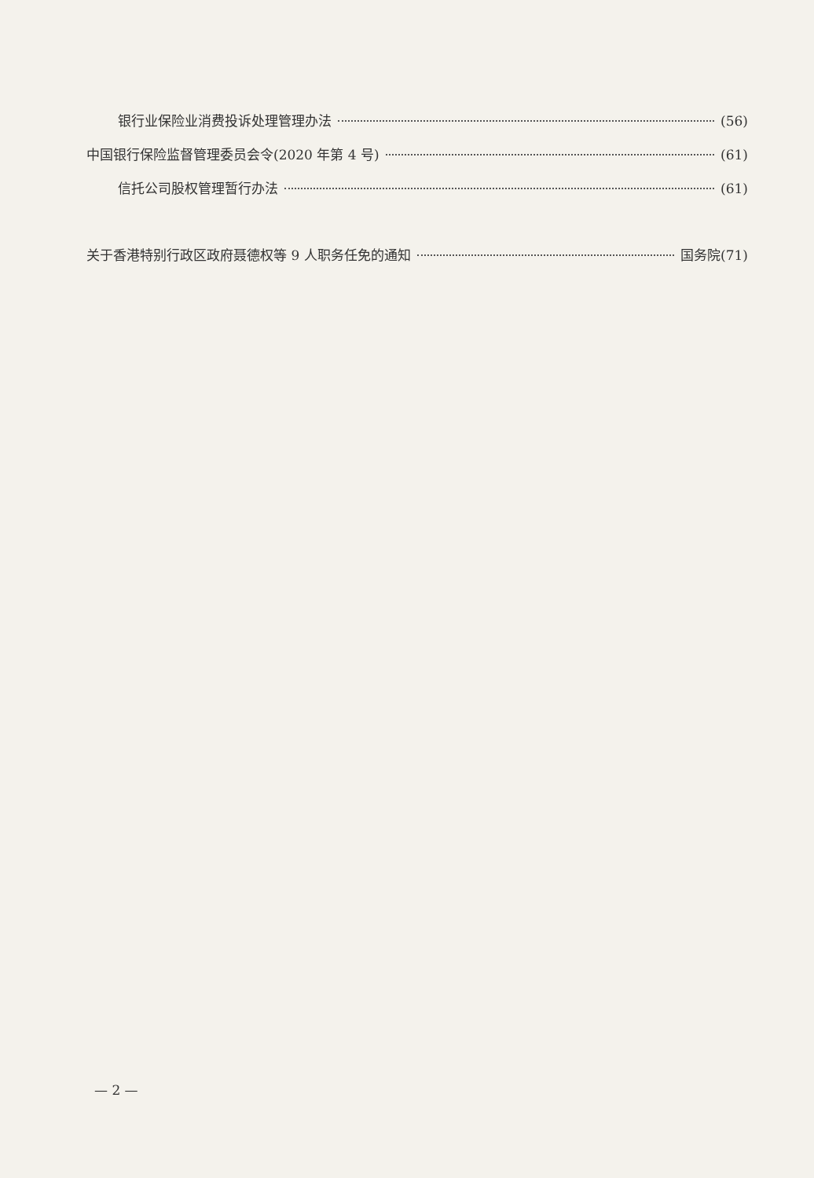银行业保险业消费投诉处理管理办法 (56)
中国银行保险监督管理委员会令(2020 年第 4 号) (61)
信托公司股权管理暂行办法 (61)
关于香港特别行政区政府聂德权等 9 人职务任免的通知 国务院(71)
— 2 —